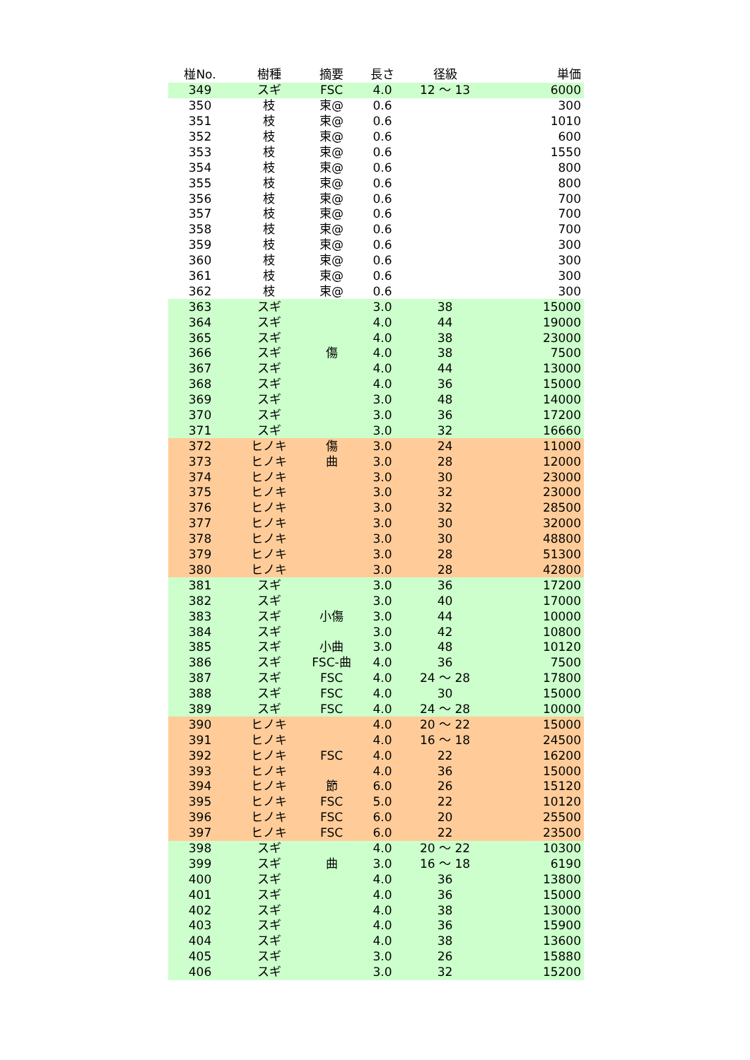| 椪No. | 樹種 | 摘要 | 長さ | 径級 | 単価 |
| --- | --- | --- | --- | --- | --- |
| 349 | スギ | FSC | 4.0 | 12 ～ 13 | 6000 |
| 350 | 枝 | 束@ | 0.6 | | 300 |
| 351 | 枝 | 束@ | 0.6 | | 1010 |
| 352 | 枝 | 束@ | 0.6 | | 600 |
| 353 | 枝 | 束@ | 0.6 | | 1550 |
| 354 | 枝 | 束@ | 0.6 | | 800 |
| 355 | 枝 | 束@ | 0.6 | | 800 |
| 356 | 枝 | 束@ | 0.6 | | 700 |
| 357 | 枝 | 束@ | 0.6 | | 700 |
| 358 | 枝 | 束@ | 0.6 | | 700 |
| 359 | 枝 | 束@ | 0.6 | | 300 |
| 360 | 枝 | 束@ | 0.6 | | 300 |
| 361 | 枝 | 束@ | 0.6 | | 300 |
| 362 | 枝 | 束@ | 0.6 | | 300 |
| 363 | スギ | | 3.0 | 38 | 15000 |
| 364 | スギ | | 4.0 | 44 | 19000 |
| 365 | スギ | | 4.0 | 38 | 23000 |
| 366 | スギ | 傷 | 4.0 | 38 | 7500 |
| 367 | スギ | | 4.0 | 44 | 13000 |
| 368 | スギ | | 4.0 | 36 | 15000 |
| 369 | スギ | | 3.0 | 48 | 14000 |
| 370 | スギ | | 3.0 | 36 | 17200 |
| 371 | スギ | | 3.0 | 32 | 16660 |
| 372 | ヒノキ | 傷 | 3.0 | 24 | 11000 |
| 373 | ヒノキ | 曲 | 3.0 | 28 | 12000 |
| 374 | ヒノキ | | 3.0 | 30 | 23000 |
| 375 | ヒノキ | | 3.0 | 32 | 23000 |
| 376 | ヒノキ | | 3.0 | 32 | 28500 |
| 377 | ヒノキ | | 3.0 | 30 | 32000 |
| 378 | ヒノキ | | 3.0 | 30 | 48800 |
| 379 | ヒノキ | | 3.0 | 28 | 51300 |
| 380 | ヒノキ | | 3.0 | 28 | 42800 |
| 381 | スギ | | 3.0 | 36 | 17200 |
| 382 | スギ | | 3.0 | 40 | 17000 |
| 383 | スギ | 小傷 | 3.0 | 44 | 10000 |
| 384 | スギ | | 3.0 | 42 | 10800 |
| 385 | スギ | 小曲 | 3.0 | 48 | 10120 |
| 386 | スギ | FSC-曲 | 4.0 | 36 | 7500 |
| 387 | スギ | FSC | 4.0 | 24 ～ 28 | 17800 |
| 388 | スギ | FSC | 4.0 | 30 | 15000 |
| 389 | スギ | FSC | 4.0 | 24 ～ 28 | 10000 |
| 390 | ヒノキ | | 4.0 | 20 ～ 22 | 15000 |
| 391 | ヒノキ | | 4.0 | 16 ～ 18 | 24500 |
| 392 | ヒノキ | FSC | 4.0 | 22 | 16200 |
| 393 | ヒノキ | | 4.0 | 36 | 15000 |
| 394 | ヒノキ | 節 | 6.0 | 26 | 15120 |
| 395 | ヒノキ | FSC | 5.0 | 22 | 10120 |
| 396 | ヒノキ | FSC | 6.0 | 20 | 25500 |
| 397 | ヒノキ | FSC | 6.0 | 22 | 23500 |
| 398 | スギ | | 4.0 | 20 ～ 22 | 10300 |
| 399 | スギ | 曲 | 3.0 | 16 ～ 18 | 6190 |
| 400 | スギ | | 4.0 | 36 | 13800 |
| 401 | スギ | | 4.0 | 36 | 15000 |
| 402 | スギ | | 4.0 | 38 | 13000 |
| 403 | スギ | | 4.0 | 36 | 15900 |
| 404 | スギ | | 4.0 | 38 | 13600 |
| 405 | スギ | | 3.0 | 26 | 15880 |
| 406 | スギ | | 3.0 | 32 | 15200 |